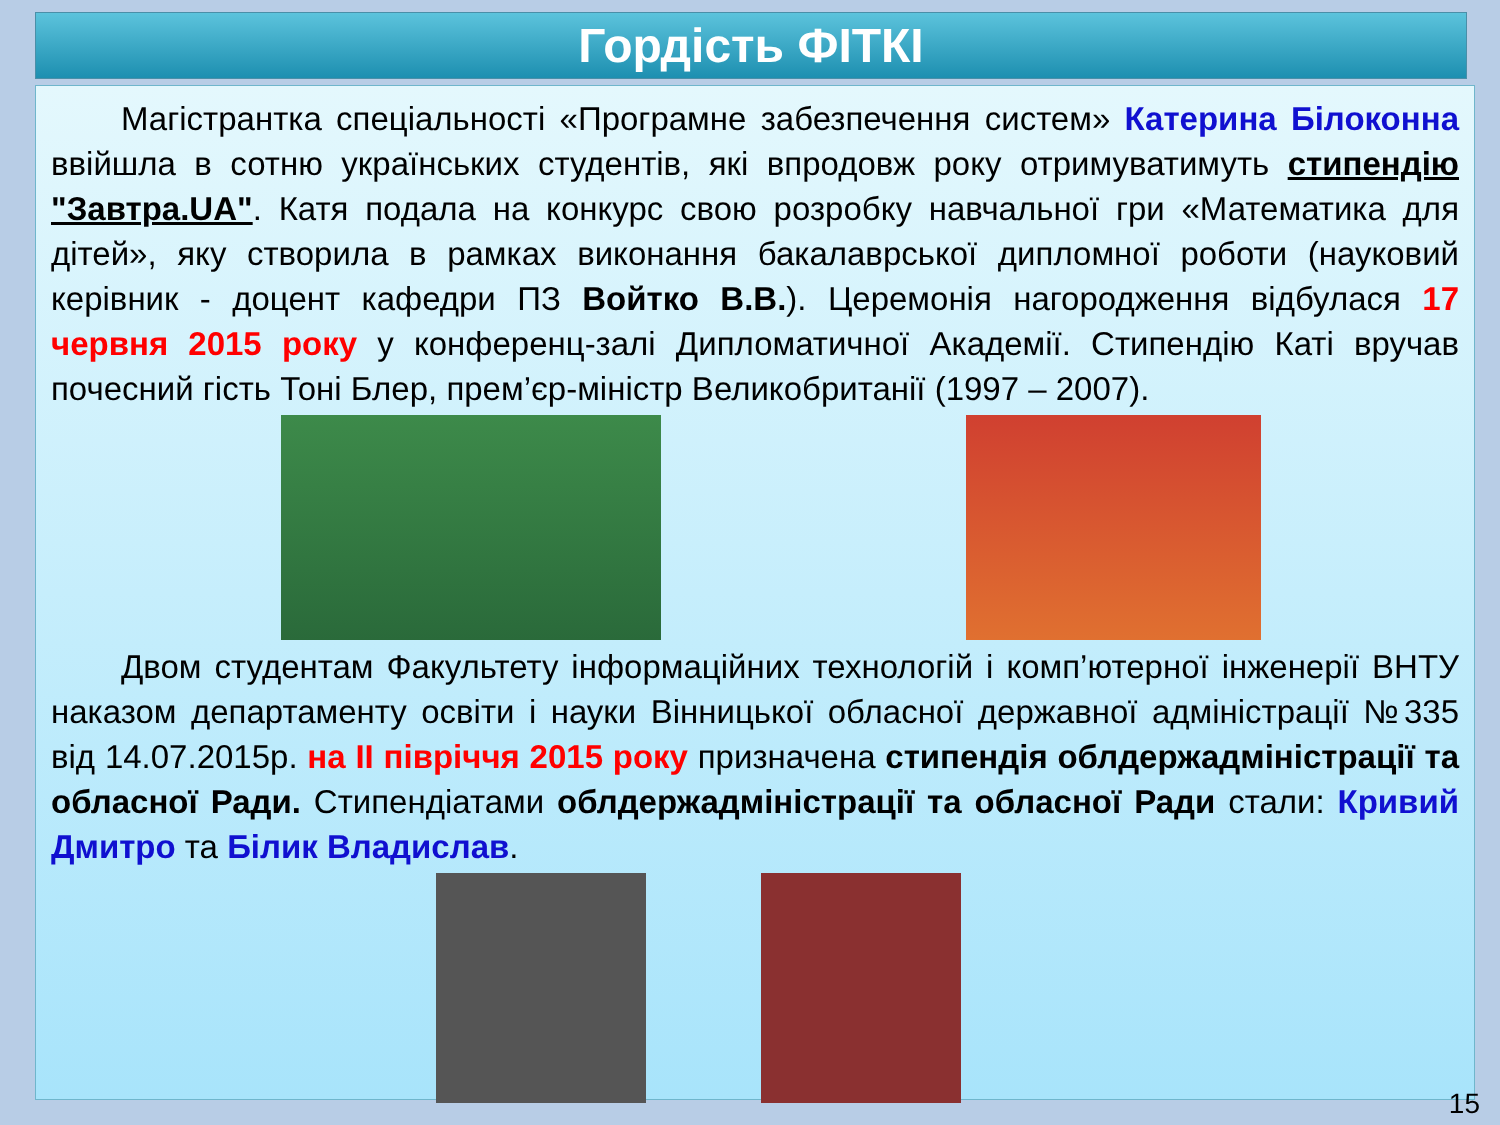Гордість ФІТКІ
Магістрантка спеціальності «Програмне забезпечення систем» Катерина Білоконна ввійшла в сотню українських студентів, які впродовж року отримуватимуть стипендію "Завтра.UA". Катя подала на конкурс свою розробку навчальної гри «Математика для дітей», яку створила в рамках виконання бакалаврської дипломної роботи (науковий керівник - доцент кафедри ПЗ Войтко В.В.). Церемонія нагородження відбулася 17 червня 2015 року у конференц-залі Дипломатичної Академії. Стипендію Каті вручав почесний гість Тоні Блер, прем’єр-міністр Великобританії (1997 – 2007).
Двом студентам Факультету інформаційних технологій і комп’ютерної інженерії ВНТУ наказом департаменту освіти і науки Вінницької обласної державної адміністрації №335 від 14.07.2015р. на ІІ півріччя 2015 року призначена стипендія облдержадміністрації та обласної Ради. Стипендіатами облдержадміністрації та обласної Ради стали: Кривий Дмитро та Білик Владислав.
15